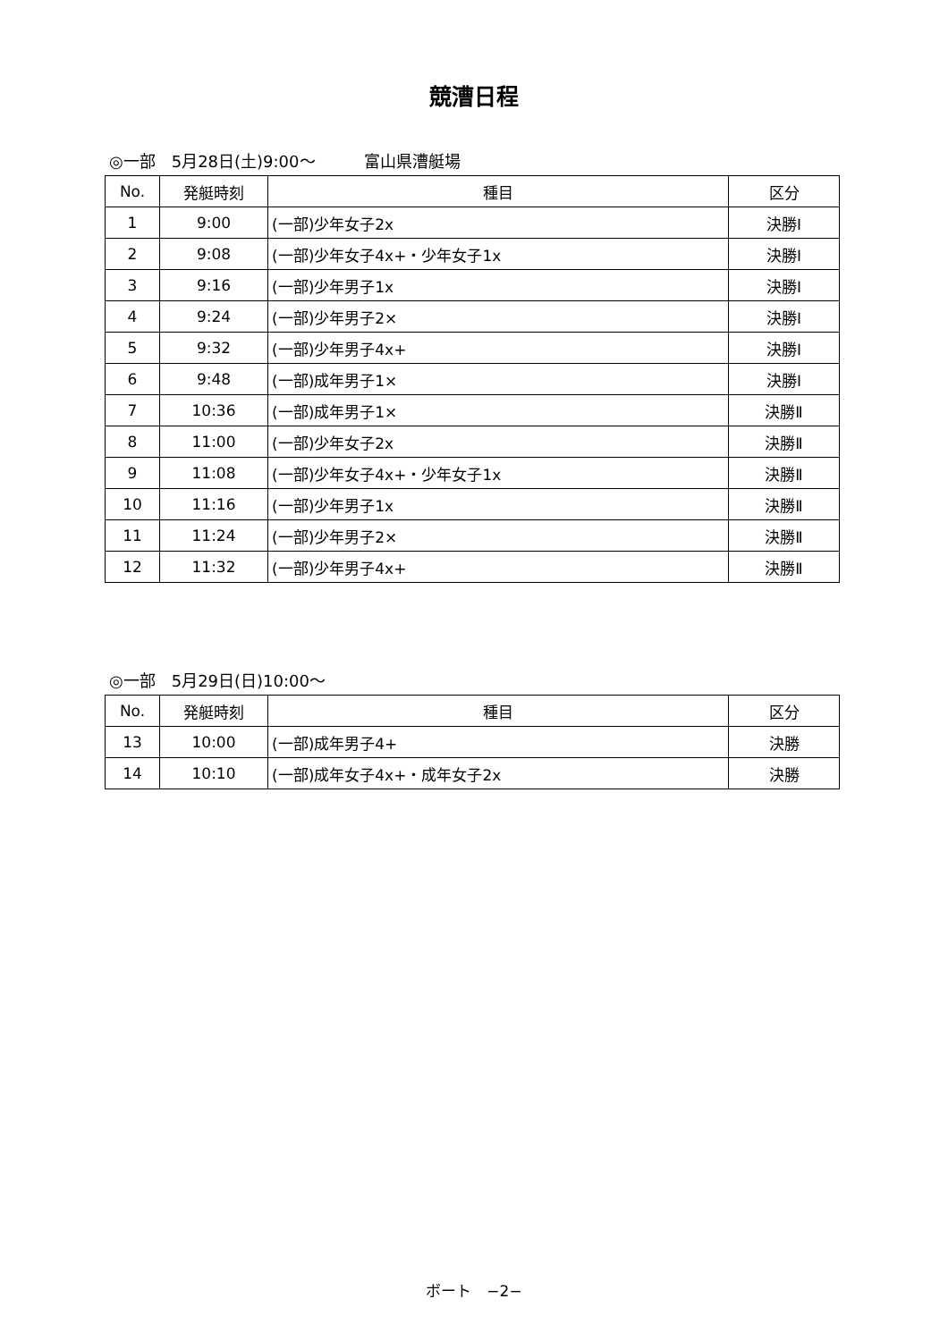競漕日程
◎一部　5月28日(土)9:00～　　　富山県漕艇場
| No. | 発艇時刻 | 種目 | 区分 |
| --- | --- | --- | --- |
| 1 | 9:00 | (一部)少年女子2x | 決勝Ⅰ |
| 2 | 9:08 | (一部)少年女子4x+・少年女子1x | 決勝Ⅰ |
| 3 | 9:16 | (一部)少年男子1x | 決勝Ⅰ |
| 4 | 9:24 | (一部)少年男子2× | 決勝Ⅰ |
| 5 | 9:32 | (一部)少年男子4x+ | 決勝Ⅰ |
| 6 | 9:48 | (一部)成年男子1× | 決勝Ⅰ |
| 7 | 10:36 | (一部)成年男子1× | 決勝Ⅱ |
| 8 | 11:00 | (一部)少年女子2x | 決勝Ⅱ |
| 9 | 11:08 | (一部)少年女子4x+・少年女子1x | 決勝Ⅱ |
| 10 | 11:16 | (一部)少年男子1x | 決勝Ⅱ |
| 11 | 11:24 | (一部)少年男子2× | 決勝Ⅱ |
| 12 | 11:32 | (一部)少年男子4x+ | 決勝Ⅱ |
◎一部　5月29日(日)10:00～
| No. | 発艇時刻 | 種目 | 区分 |
| --- | --- | --- | --- |
| 13 | 10:00 | (一部)成年男子4+ | 決勝 |
| 14 | 10:10 | (一部)成年女子4x+・成年女子2x | 決勝 |
ボート　−2−